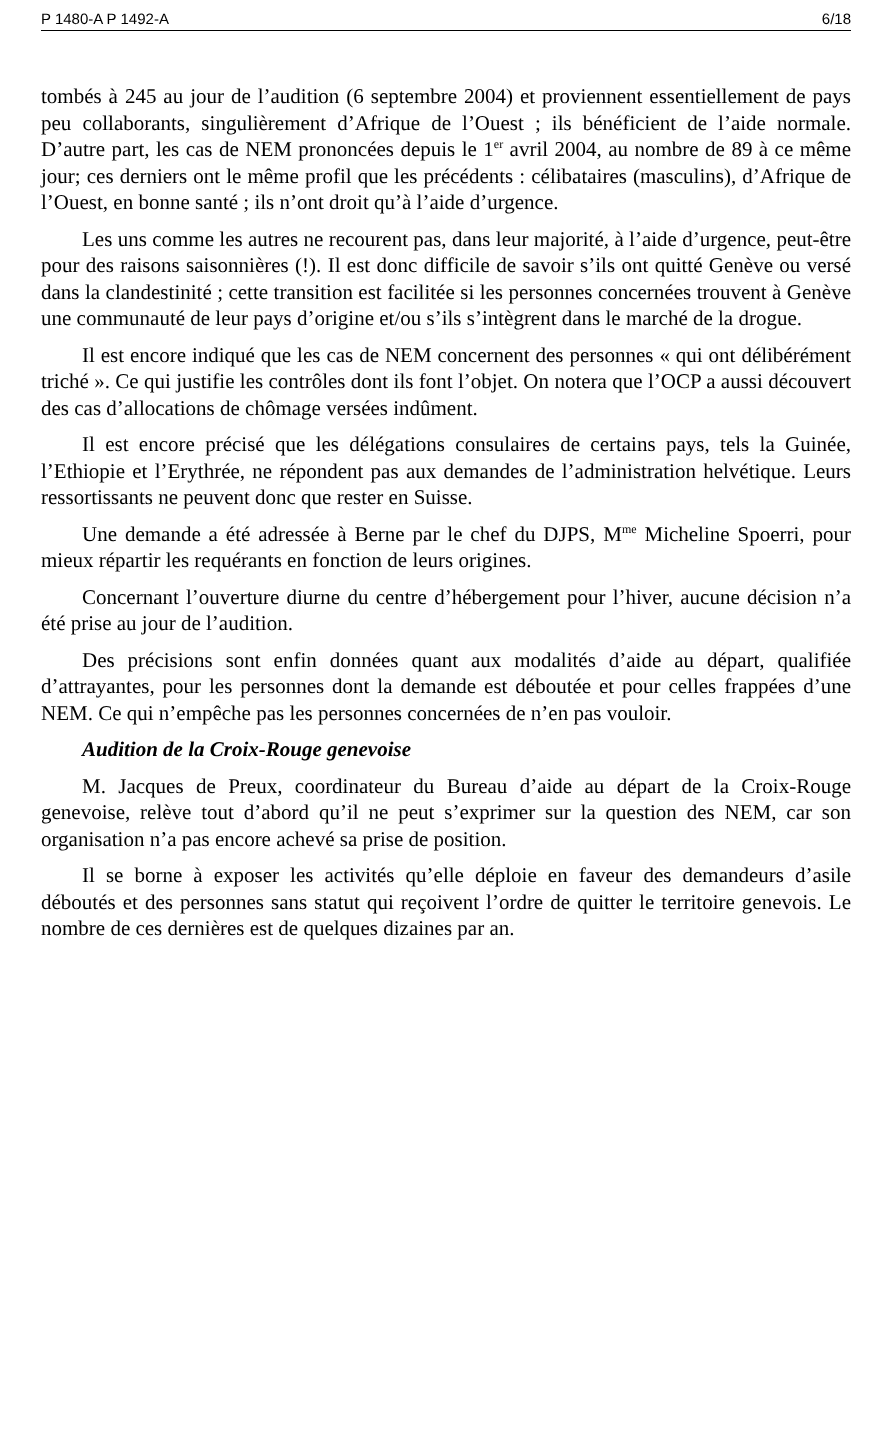P 1480-A P 1492-A 6/18
tombés à 245 au jour de l’audition (6 septembre 2004) et proviennent essentiellement de pays peu collaborants, singulièrement d’Afrique de l’Ouest ; ils bénéficient de l’aide normale. D’autre part, les cas de NEM prononcées depuis le 1<sup>er</sup> avril 2004, au nombre de 89 à ce même jour; ces derniers ont le même profil que les précédents : célibataires (masculins), d’Afrique de l’Ouest, en bonne santé ; ils n’ont droit qu’à l’aide d’urgence.
Les uns comme les autres ne recourent pas, dans leur majorité, à l’aide d’urgence, peut-être pour des raisons saisonnières (!). Il est donc difficile de savoir s’ils ont quitté Genève ou versé dans la clandestinité ; cette transition est facilitée si les personnes concernées trouvent à Genève une communauté de leur pays d’origine et/ou s’ils s’intègrent dans le marché de la drogue.
Il est encore indiqué que les cas de NEM concernent des personnes « qui ont délibérément triché ». Ce qui justifie les contrôles dont ils font l’objet. On notera que l’OCP a aussi découvert des cas d’allocations de chômage versées indûment.
Il est encore précisé que les délégations consulaires de certains pays, tels la Guinée, l’Ethiopie et l’Erythrée, ne répondent pas aux demandes de l’administration helvétique. Leurs ressortissants ne peuvent donc que rester en Suisse.
Une demande a été adressée à Berne par le chef du DJPS, M<sup>me</sup> Micheline Spoerri, pour mieux répartir les requérants en fonction de leurs origines.
Concernant l’ouverture diurne du centre d’hébergement pour l’hiver, aucune décision n’a été prise au jour de l’audition.
Des précisions sont enfin données quant aux modalités d’aide au départ, qualifiée d’attrayantes, pour les personnes dont la demande est déboutée et pour celles frappées d’une NEM. Ce qui n’empêche pas les personnes concernées de n’en pas vouloir.
Audition de la Croix-Rouge genevoise
M. Jacques de Preux, coordinateur du Bureau d’aide au départ de la Croix-Rouge genevoise, relève tout d’abord qu’il ne peut s’exprimer sur la question des NEM, car son organisation n’a pas encore achevé sa prise de position.
Il se borne à exposer les activités qu’elle déploie en faveur des demandeurs d’asile déboutés et des personnes sans statut qui reçoivent l’ordre de quitter le territoire genevois. Le nombre de ces dernières est de quelques dizaines par an.